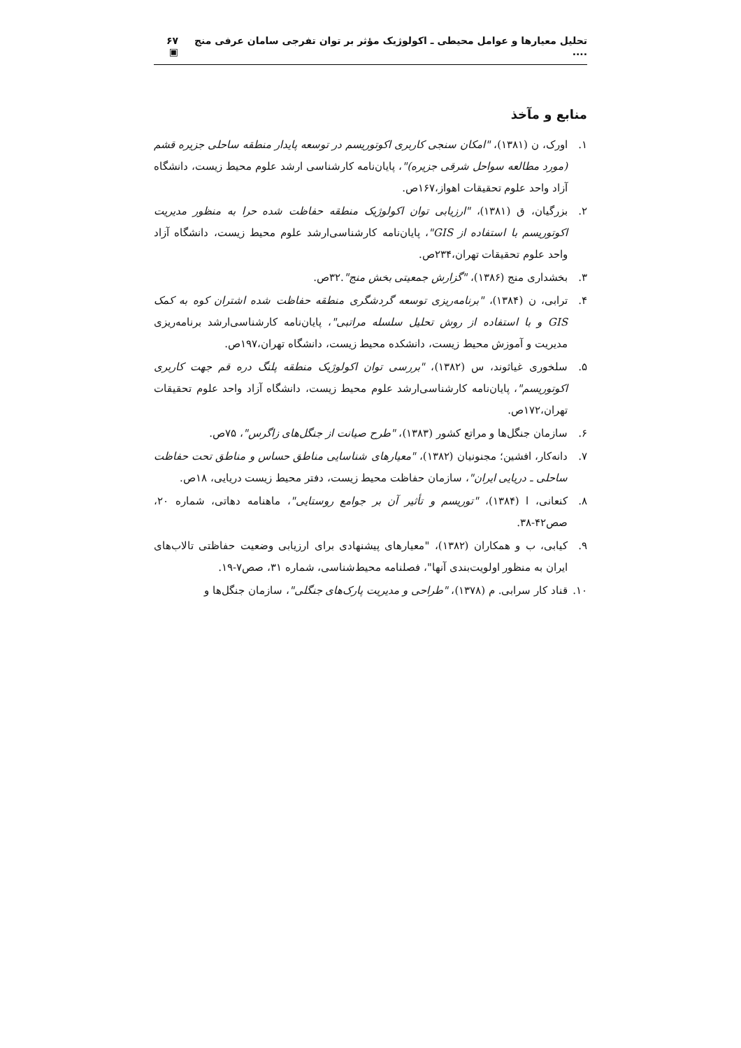تحلیل معیارها و عوامل محیطی ـ اکولوژیک مؤثر بر توان تفرجی سامان عرفی منج .... ۶۷ ▣
منابع و مآخذ
۱. اورک، ن (۱۳۸۱)، "امکان سنجی کاربری اکوتوریسم در توسعه پایدار منطقه ساحلی جزیره قشم (مورد مطالعه سواحل شرقی جزیره)"، پایان‌نامه کارشناسی ارشد علوم محیط زیست، دانشگاه آزاد واحد علوم تحقیقات اهواز،۱۶۷ص.
۲. بزرگیان، ق (۱۳۸۱)، "ارزیابی توان اکولوژیک منطقه حفاظت شده حرا به منظور مدیریت اکوتوریسم با استفاده از GIS"، پایان‌نامه کارشناسی‌ارشد علوم محیط زیست، دانشگاه آزاد واحد علوم تحقیقات تهران،۲۳۴ص.
۳. بخشداری منج (۱۳۸۶)، "گزارش جمعیتی بخش منج".۳۲ص.
۴. ترابی، ن (۱۳۸۴)، "برنامه‌ریزی توسعه گردشگری منطقه حفاظت شده اشتران کوه به کمک GIS و با استفاده از روش تحلیل سلسله مراتبی"، پایان‌نامه کارشناسی‌ارشد برنامه‌ریزی مدیریت و آموزش محیط زیست، دانشکده محیط زیست، دانشگاه تهران،۱۹۷ص.
۵. سلخوری غیاثوند، س (۱۳۸۲)، "بررسی توان اکولوژیک منطقه پلنگ دره قم جهت کاربری اکوتوریسم"، پایان‌نامه کارشناسی‌ارشد علوم محیط زیست، دانشگاه آزاد واحد علوم تحقیقات تهران،۱۷۲ص.
۶. سازمان جنگل‌ها و مراتع کشور (۱۳۸۳)، "طرح صیانت از جنگل‌های زاگرس"، ۷۵ص.
۷. دانه‌کار، افشین؛ مجنونیان (۱۳۸۲)، "معیارهای شناسایی مناطق حساس و مناطق تحت حفاظت ساحلی ـ دریایی ایران"، سازمان حفاظت محیط زیست، دفتر محیط زیست دریایی، ۱۸ص.
۸. کنعانی، ا (۱۳۸۴)، "توریسم و تأثیر آن بر جوامع روستایی"، ماهنامه دهاتی، شماره ۲۰، صص۴۲-۳۸.
۹. کیابی، ب و همکاران (۱۳۸۲)، "معیارهای پیشنهادی برای ارزیابی وضعیت حفاظتی تالاب‌های ایران به منظور اولویت‌بندی آنها"، فصلنامه محیط‌شناسی، شماره ۳۱، صص۷-۱۹.
۱۰. قناد کار سرابی. م (۱۳۷۸)، "طراحی و مدیریت پارک‌های جنگلی"، سازمان جنگل‌ها و